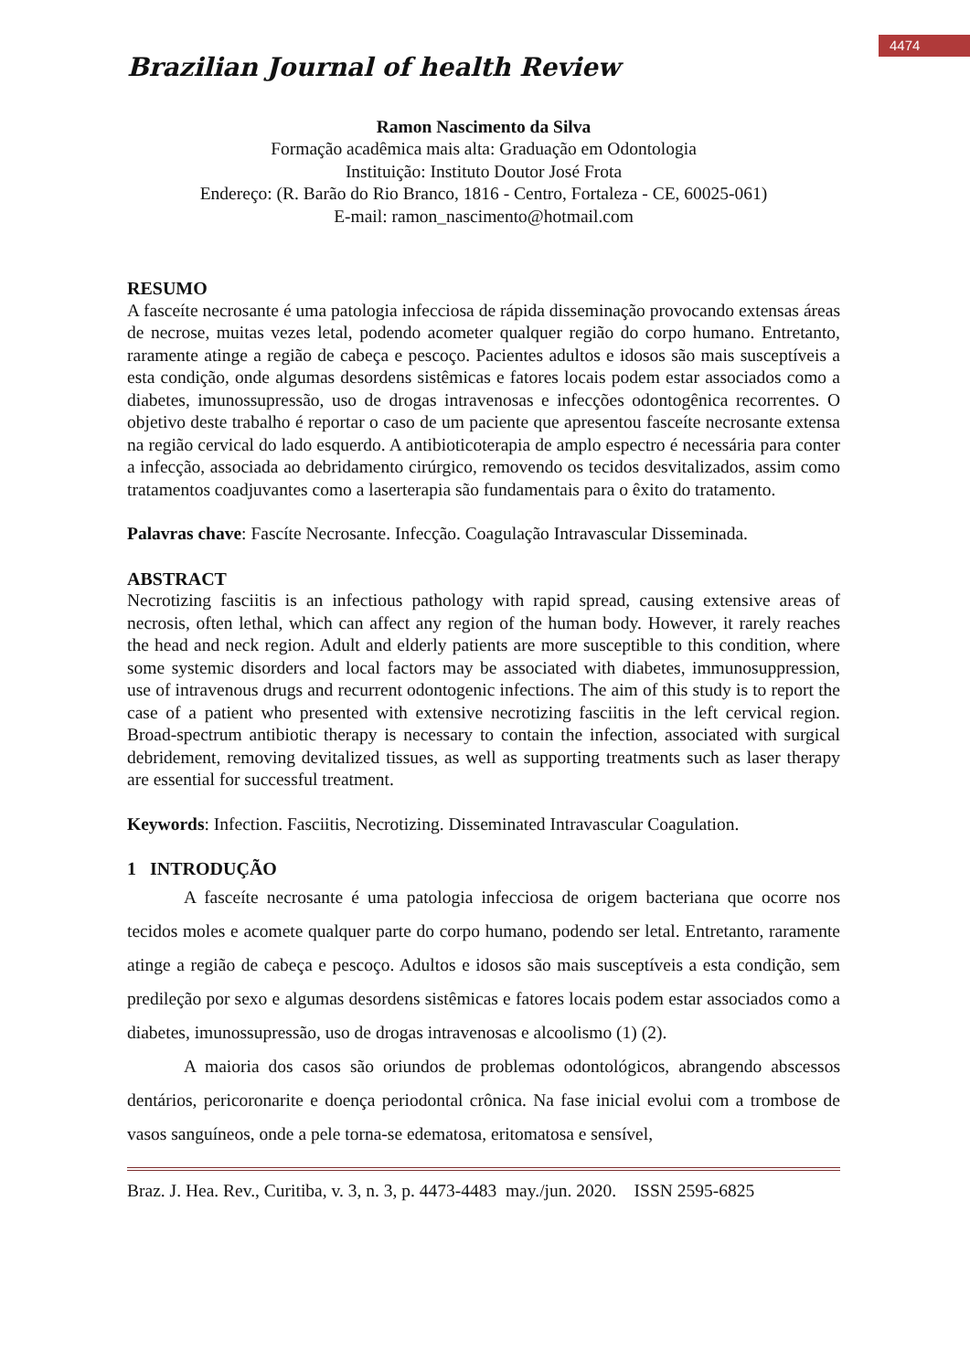4474
Brazilian Journal of health Review
Ramon Nascimento da Silva
Formação acadêmica mais alta: Graduação em Odontologia
Instituição: Instituto Doutor José Frota
Endereço: (R. Barão do Rio Branco, 1816 - Centro, Fortaleza - CE, 60025-061)
E-mail: ramon_nascimento@hotmail.com
RESUMO
A fasceíte necrosante é uma patologia infecciosa de rápida disseminação provocando extensas áreas de necrose, muitas vezes letal, podendo acometer qualquer região do corpo humano. Entretanto, raramente atinge a região de cabeça e pescoço. Pacientes adultos e idosos são mais susceptíveis a esta condição, onde algumas desordens sistêmicas e fatores locais podem estar associados como a diabetes, imunossupressão, uso de drogas intravenosas e infecções odontogênica recorrentes. O objetivo deste trabalho é reportar o caso de um paciente que apresentou fasceíte necrosante extensa na região cervical do lado esquerdo. A antibioticoterapia de amplo espectro é necessária para conter a infecção, associada ao debridamento cirúrgico, removendo os tecidos desvitalizados, assim como tratamentos coadjuvantes como a laserterapia são fundamentais para o êxito do tratamento.
Palavras chave: Fascíte Necrosante. Infecção. Coagulação Intravascular Disseminada.
ABSTRACT
Necrotizing fasciitis is an infectious pathology with rapid spread, causing extensive areas of necrosis, often lethal, which can affect any region of the human body. However, it rarely reaches the head and neck region. Adult and elderly patients are more susceptible to this condition, where some systemic disorders and local factors may be associated with diabetes, immunosuppression, use of intravenous drugs and recurrent odontogenic infections. The aim of this study is to report the case of a patient who presented with extensive necrotizing fasciitis in the left cervical region. Broad-spectrum antibiotic therapy is necessary to contain the infection, associated with surgical debridement, removing devitalized tissues, as well as supporting treatments such as laser therapy are essential for successful treatment.
Keywords: Infection. Fasciitis, Necrotizing. Disseminated Intravascular Coagulation.
1 INTRODUÇÃO
A fasceíte necrosante é uma patologia infecciosa de origem bacteriana que ocorre nos tecidos moles e acomete qualquer parte do corpo humano, podendo ser letal. Entretanto, raramente atinge a região de cabeça e pescoço. Adultos e idosos são mais susceptíveis a esta condição, sem predileção por sexo e algumas desordens sistêmicas e fatores locais podem estar associados como a diabetes, imunossupressão, uso de drogas intravenosas e alcoolismo (1) (2).
A maioria dos casos são oriundos de problemas odontológicos, abrangendo abscessos dentários, pericoronarite e doença periodontal crônica. Na fase inicial evolui com a trombose de vasos sanguíneos, onde a pele torna-se edematosa, eritomatosa e sensível,
Braz. J. Hea. Rev., Curitiba, v. 3, n. 3, p. 4473-4483 may./jun. 2020. ISSN 2595-6825